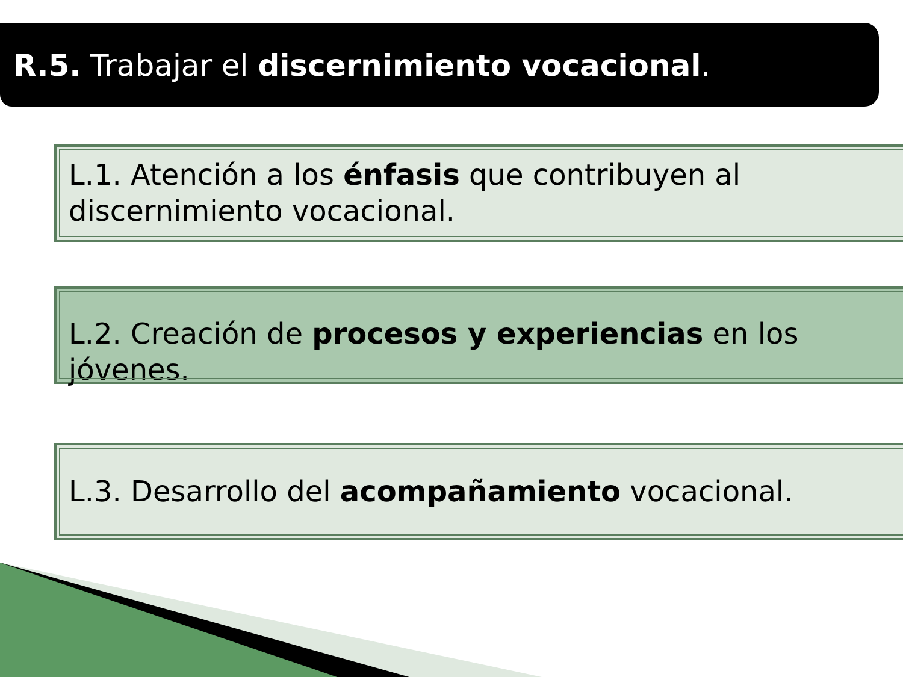R.5. Trabajar el discernimiento vocacional.
L.1. Atención a los énfasis que contribuyen al discernimiento vocacional.
L.2. Creación de procesos y experiencias en los jóvenes.
L.3. Desarrollo del acompañamiento vocacional.